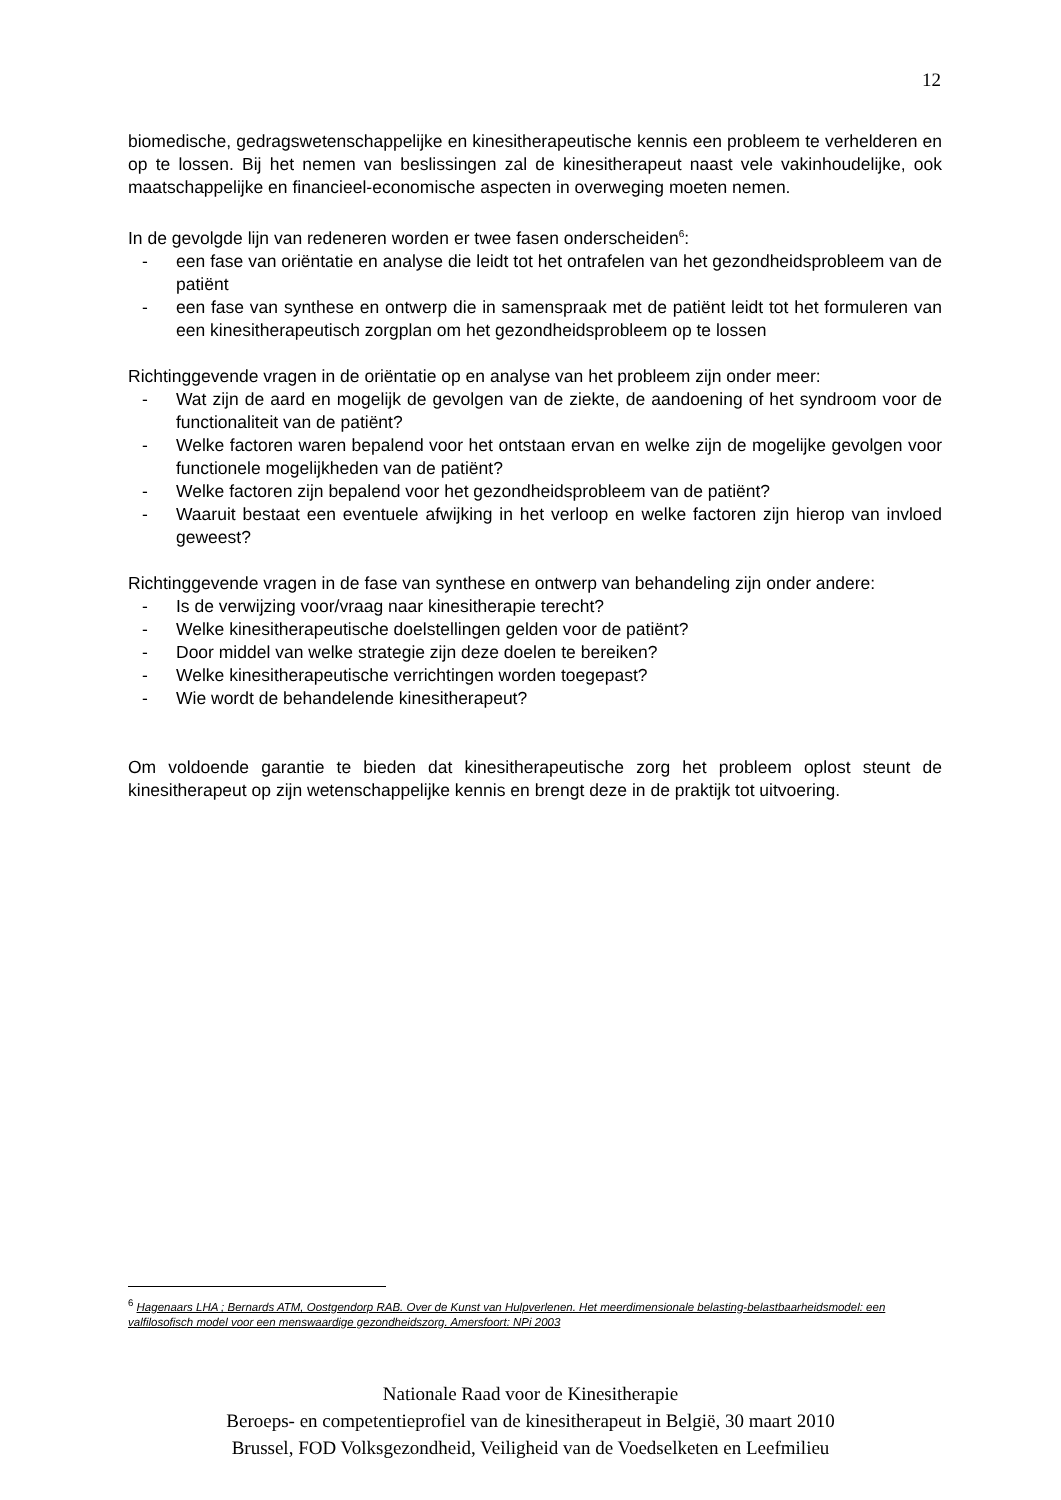12
biomedische, gedragswetenschappelijke en kinesitherapeutische kennis een probleem te verhelderen en op te lossen. Bij het nemen van beslissingen zal de kinesitherapeut naast vele vakinhoudelijke, ook maatschappelijke en financieel-economische aspecten in overweging moeten nemen.
In de gevolgde lijn van redeneren worden er twee fasen onderscheiden<sup>6</sup>:
- een fase van oriëntatie en analyse die leidt tot het ontrafelen van het gezondheidsprobleem van de patiënt
- een fase van synthese en ontwerp die in samenspraak met de patiënt leidt tot het formuleren van een kinesitherapeutisch zorgplan om het gezondheidsprobleem op te lossen
Richtinggevende vragen in de oriëntatie op en analyse van het probleem zijn onder meer:
- Wat zijn de aard en mogelijk de gevolgen van de ziekte, de aandoening of het syndroom voor de functionaliteit van de patiënt?
- Welke factoren waren bepalend voor het ontstaan ervan en welke zijn de mogelijke gevolgen voor functionele mogelijkheden van de patiënt?
- Welke factoren zijn bepalend voor het gezondheidsprobleem van de patiënt?
- Waaruit bestaat een eventuele afwijking in het verloop en welke factoren zijn hierop van invloed geweest?
Richtinggevende vragen in de fase van synthese en ontwerp van behandeling zijn onder andere:
- Is de verwijzing voor/vraag naar kinesitherapie terecht?
- Welke kinesitherapeutische doelstellingen gelden voor de patiënt?
- Door middel van welke strategie zijn deze doelen te bereiken?
- Welke kinesitherapeutische verrichtingen worden toegepast?
- Wie wordt de behandelende kinesitherapeut?
Om voldoende garantie te bieden dat kinesitherapeutische zorg het probleem oplost steunt de kinesitherapeut op zijn wetenschappelijke kennis en brengt deze in de praktijk tot uitvoering.
<sup>6</sup> Hagenaars LHA ; Bernards ATM, Oostgendorp RAB. Over de Kunst van Hulpverlenen. Het meerdimensionale belasting-belastbaarheidsmodel: een valfilosofisch model voor een menswaardige gezondheidszorg. Amersfoort: NPi 2003
Nationale Raad voor de Kinesitherapie
Beroeps- en competentieprofiel van de kinesitherapeut in België, 30 maart 2010
Brussel, FOD Volksgezondheid, Veiligheid van de Voedselketen en Leefmilieu